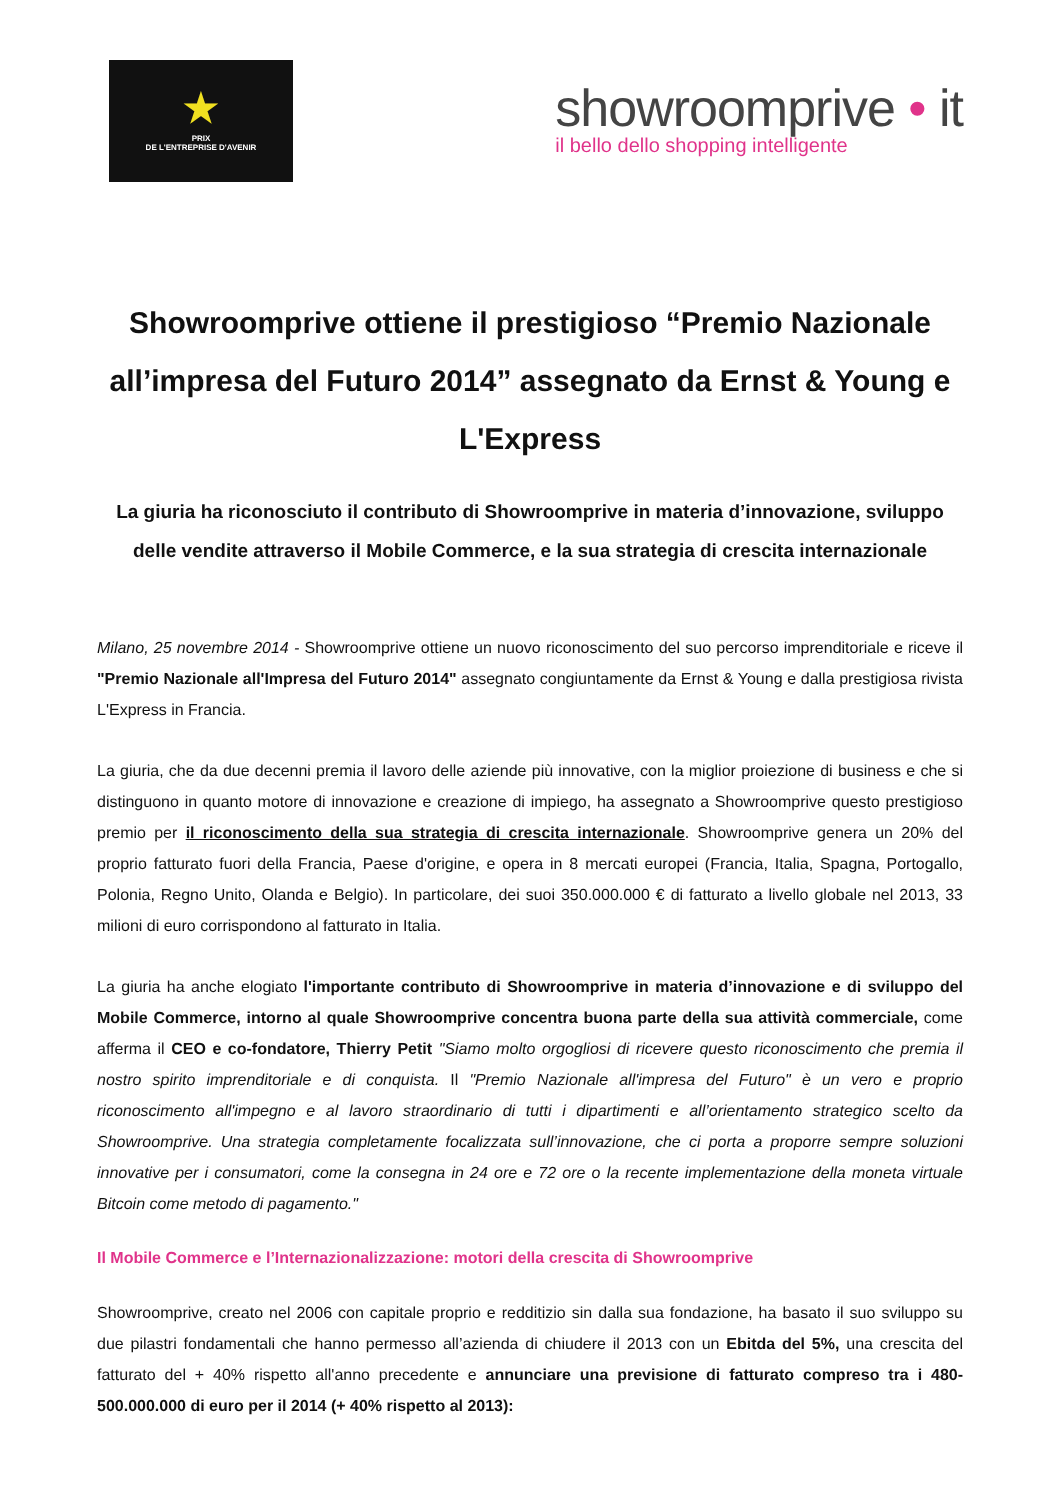★
PRIX
DE L'ENTREPRISE D'AVENIR
showroomprive • it
il bello dello shopping intelligente
Showroomprive ottiene il prestigioso “Premio Nazionale all’impresa del Futuro 2014” assegnato da Ernst & Young e L'Express
La giuria ha riconosciuto il contributo di Showroomprive in materia d’innovazione, sviluppo delle vendite attraverso il Mobile Commerce, e la sua strategia di crescita internazionale
Milano, 25 novembre 2014 - Showroomprive ottiene un nuovo riconoscimento del suo percorso imprenditoriale e riceve il "Premio Nazionale all'Impresa del Futuro 2014" assegnato congiuntamente da Ernst & Young e dalla prestigiosa rivista L'Express in Francia.
La giuria, che da due decenni premia il lavoro delle aziende più innovative, con la miglior proiezione di business e che si distinguono in quanto motore di innovazione e creazione di impiego, ha assegnato a Showroomprive questo prestigioso premio per il riconoscimento della sua strategia di crescita internazionale. Showroomprive genera un 20% del proprio fatturato fuori della Francia, Paese d'origine, e opera in 8 mercati europei (Francia, Italia, Spagna, Portogallo, Polonia, Regno Unito, Olanda e Belgio). In particolare, dei suoi 350.000.000 € di fatturato a livello globale nel 2013, 33 milioni di euro corrispondono al fatturato in Italia.
La giuria ha anche elogiato l'importante contributo di Showroomprive in materia d’innovazione e di sviluppo del Mobile Commerce, intorno al quale Showroomprive concentra buona parte della sua attività commerciale, come afferma il CEO e co-fondatore, Thierry Petit "Siamo molto orgogliosi di ricevere questo riconoscimento che premia il nostro spirito imprenditoriale e di conquista. Il "Premio Nazionale all'impresa del Futuro" è un vero e proprio riconoscimento all'impegno e al lavoro straordinario di tutti i dipartimenti e all’orientamento strategico scelto da Showroomprive. Una strategia completamente focalizzata sull’innovazione, che ci porta a proporre sempre soluzioni innovative per i consumatori, come la consegna in 24 ore e 72 ore o la recente implementazione della moneta virtuale Bitcoin come metodo di pagamento."
Il Mobile Commerce e l’Internazionalizzazione: motori della crescita di Showroomprive
Showroomprive, creato nel 2006 con capitale proprio e redditizio sin dalla sua fondazione, ha basato il suo sviluppo su due pilastri fondamentali che hanno permesso all’azienda di chiudere il 2013 con un Ebitda del 5%, una crescita del fatturato del + 40% rispetto all'anno precedente e annunciare una previsione di fatturato compreso tra i 480-500.000.000 di euro per il 2014 (+ 40% rispetto al 2013):